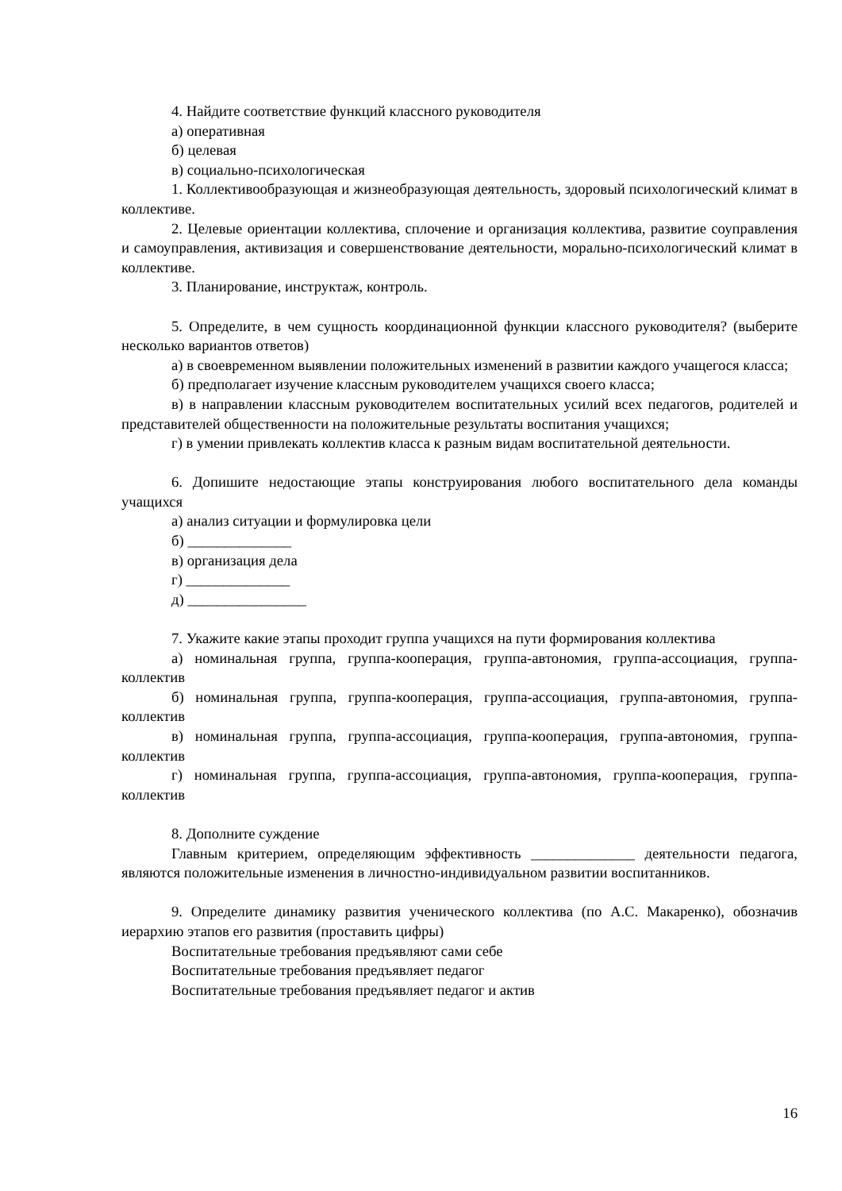4. Найдите соответствие функций классного руководителя
а) оперативная
б) целевая
в) социально-психологическая
1. Коллективообразующая и жизнеобразующая деятельность, здоровый психологический климат в коллективе.
2. Целевые ориентации коллектива, сплочение и организация коллектива, развитие соуправления и самоуправления, активизация и совершенствование деятельности, морально-психологический климат в коллективе.
3. Планирование, инструктаж, контроль.
5. Определите, в чем сущность координационной функции классного руководителя? (выберите несколько вариантов ответов)
а) в своевременном выявлении положительных изменений в развитии каждого учащегося класса;
б) предполагает изучение классным руководителем учащихся своего класса;
в) в направлении классным руководителем воспитательных усилий всех педагогов, родителей и представителей общественности на положительные результаты воспитания учащихся;
г) в умении привлекать коллектив класса к разным видам воспитательной деятельности.
6. Допишите недостающие этапы конструирования любого воспитательного дела команды учащихся
а) анализ ситуации и формулировка цели
б) ______________
в) организация дела
г) ______________
д) ________________
7. Укажите какие этапы проходит группа учащихся на пути формирования коллектива
а) номинальная группа, группа-кооперация, группа-автономия, группа-ассоциация, группа-коллектив
б) номинальная группа, группа-кооперация, группа-ассоциация, группа-автономия, группа-коллектив
в) номинальная группа, группа-ассоциация, группа-кооперация, группа-автономия, группа-коллектив
г) номинальная группа, группа-ассоциация, группа-автономия, группа-кооперация, группа-коллектив
8. Дополните суждение
Главным критерием, определяющим эффективность ______________ деятельности педагога, являются положительные изменения в личностно-индивидуальном развитии воспитанников.
9. Определите динамику развития ученического коллектива (по А.С. Макаренко), обозначив иерархию этапов его развития (проставить цифры)
Воспитательные требования предъявляют сами себе
Воспитательные требования предъявляет педагог
Воспитательные требования предъявляет педагог и актив
16